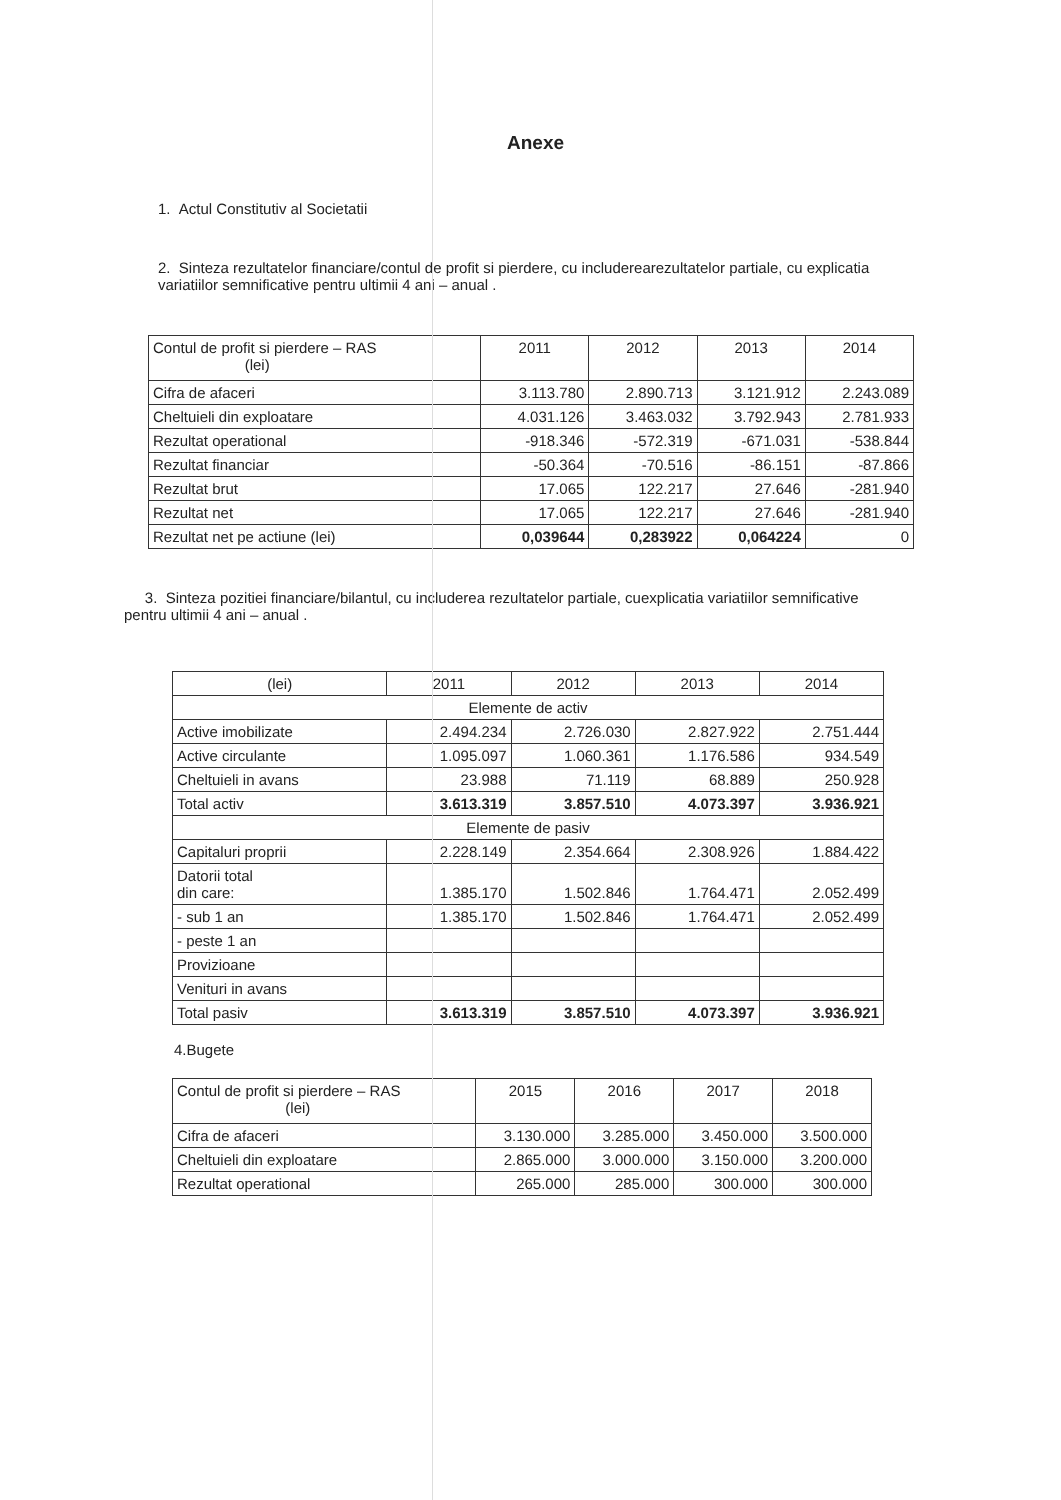Anexe
1. Actul Constitutiv al Societatii
2. Sinteza rezultatelor financiare/contul de profit si pierdere, cu includerearezultatelor partiale, cu explicatia variatiilor semnificative pentru ultimii 4 ani – anual .
| Contul de profit si pierdere – RAS (lei) | 2011 | 2012 | 2013 | 2014 |
| --- | --- | --- | --- | --- |
| Cifra de afaceri | 3.113.780 | 2.890.713 | 3.121.912 | 2.243.089 |
| Cheltuieli din exploatare | 4.031.126 | 3.463.032 | 3.792.943 | 2.781.933 |
| Rezultat operational | -918.346 | -572.319 | -671.031 | -538.844 |
| Rezultat financiar | -50.364 | -70.516 | -86.151 | -87.866 |
| Rezultat brut | 17.065 | 122.217 | 27.646 | -281.940 |
| Rezultat net | 17.065 | 122.217 | 27.646 | -281.940 |
| Rezultat net pe actiune (lei) | 0,039644 | 0,283922 | 0,064224 | 0 |
3. Sinteza pozitiei financiare/bilantul, cu includerea rezultatelor partiale, cuexplicatia variatiilor semnificative pentru ultimii 4 ani – anual .
| (lei) | 2011 | 2012 | 2013 | 2014 |
| --- | --- | --- | --- | --- |
| Elemente de activ | | | | |
| Active imobilizate | 2.494.234 | 2.726.030 | 2.827.922 | 2.751.444 |
| Active circulante | 1.095.097 | 1.060.361 | 1.176.586 | 934.549 |
| Cheltuieli in avans | 23.988 | 71.119 | 68.889 | 250.928 |
| Total activ | 3.613.319 | 3.857.510 | 4.073.397 | 3.936.921 |
| Elemente de pasiv | | | | |
| Capitaluri proprii | 2.228.149 | 2.354.664 | 2.308.926 | 1.884.422 |
| Datorii total din care: | 1.385.170 | 1.502.846 | 1.764.471 | 2.052.499 |
| - sub 1 an | 1.385.170 | 1.502.846 | 1.764.471 | 2.052.499 |
| - peste 1 an | | | | |
| Provizioane | | | | |
| Venituri in avans | | | | |
| Total pasiv | 3.613.319 | 3.857.510 | 4.073.397 | 3.936.921 |
4.Bugete
| Contul de profit si pierdere – RAS (lei) | 2015 | 2016 | 2017 | 2018 |
| --- | --- | --- | --- | --- |
| Cifra de afaceri | 3.130.000 | 3.285.000 | 3.450.000 | 3.500.000 |
| Cheltuieli din exploatare | 2.865.000 | 3.000.000 | 3.150.000 | 3.200.000 |
| Rezultat operational | 265.000 | 285.000 | 300.000 | 300.000 |